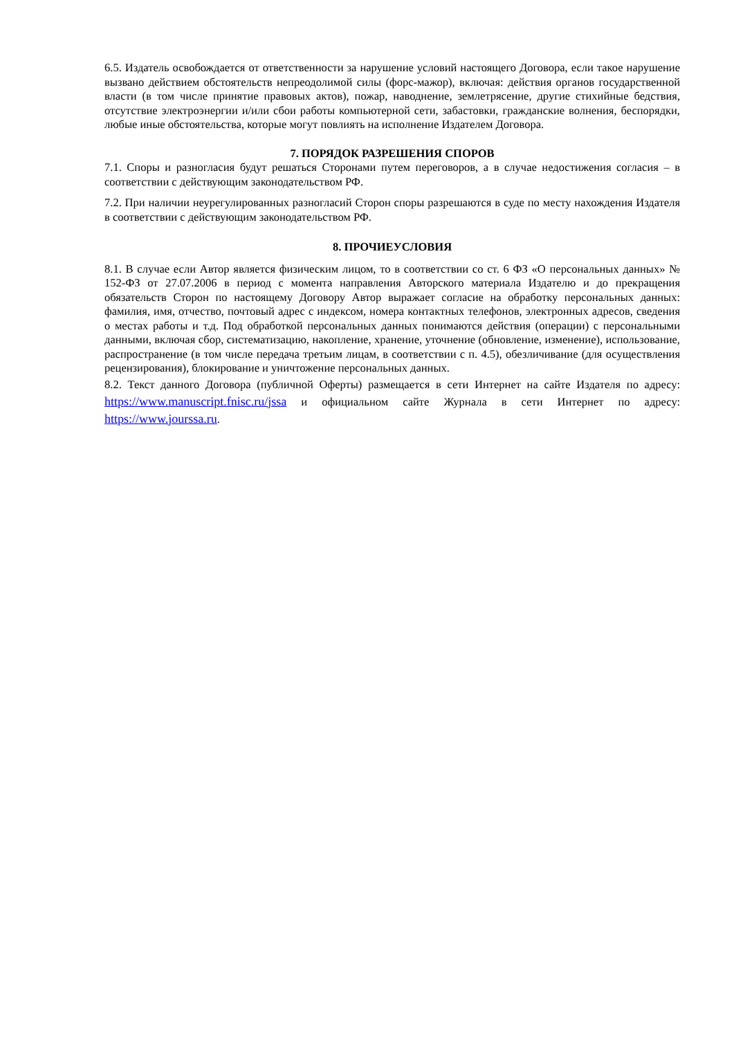6.5. Издатель освобождается от ответственности за нарушение условий настоящего Договора, если такое нарушение вызвано действием обстоятельств непреодолимой силы (форс-мажор), включая: действия органов государственной власти (в том числе принятие правовых актов), пожар, наводнение, землетрясение, другие стихийные бедствия, отсутствие электроэнергии и/или сбои работы компьютерной сети, забастовки, гражданские волнения, беспорядки, любые иные обстоятельства, которые могут повлиять на исполнение Издателем Договора.
7. ПОРЯДОК РАЗРЕШЕНИЯ СПОРОВ
7.1. Споры и разногласия будут решаться Сторонами путем переговоров, а в случае недостижения согласия – в соответствии с действующим законодательством РФ.
7.2. При наличии неурегулированных разногласий Сторон споры разрешаются в суде по месту нахождения Издателя в соответствии с действующим законодательством РФ.
8. ПРОЧИЕУСЛОВИЯ
8.1. В случае если Автор является физическим лицом, то в соответствии со ст. 6 ФЗ «О персональных данных» № 152-ФЗ от 27.07.2006 в период с момента направления Авторского материала Издателю и до прекращения обязательств Сторон по настоящему Договору Автор выражает согласие на обработку персональных данных: фамилия, имя, отчество, почтовый адрес с индексом, номера контактных телефонов, электронных адресов, сведения о местах работы и т.д. Под обработкой персональных данных понимаются действия (операции) с персональными данными, включая сбор, систематизацию, накопление, хранение, уточнение (обновление, изменение), использование, распространение (в том числе передача третьим лицам, в соответствии с п. 4.5), обезличивание (для осуществления рецензирования), блокирование и уничтожение персональных данных.
8.2. Текст данного Договора (публичной Оферты) размещается в сети Интернет на сайте Издателя по адресу: https://www.manuscript.fnisc.ru/jssa и официальном сайте Журнала в сети Интернет по адресу: https://www.jourssa.ru.